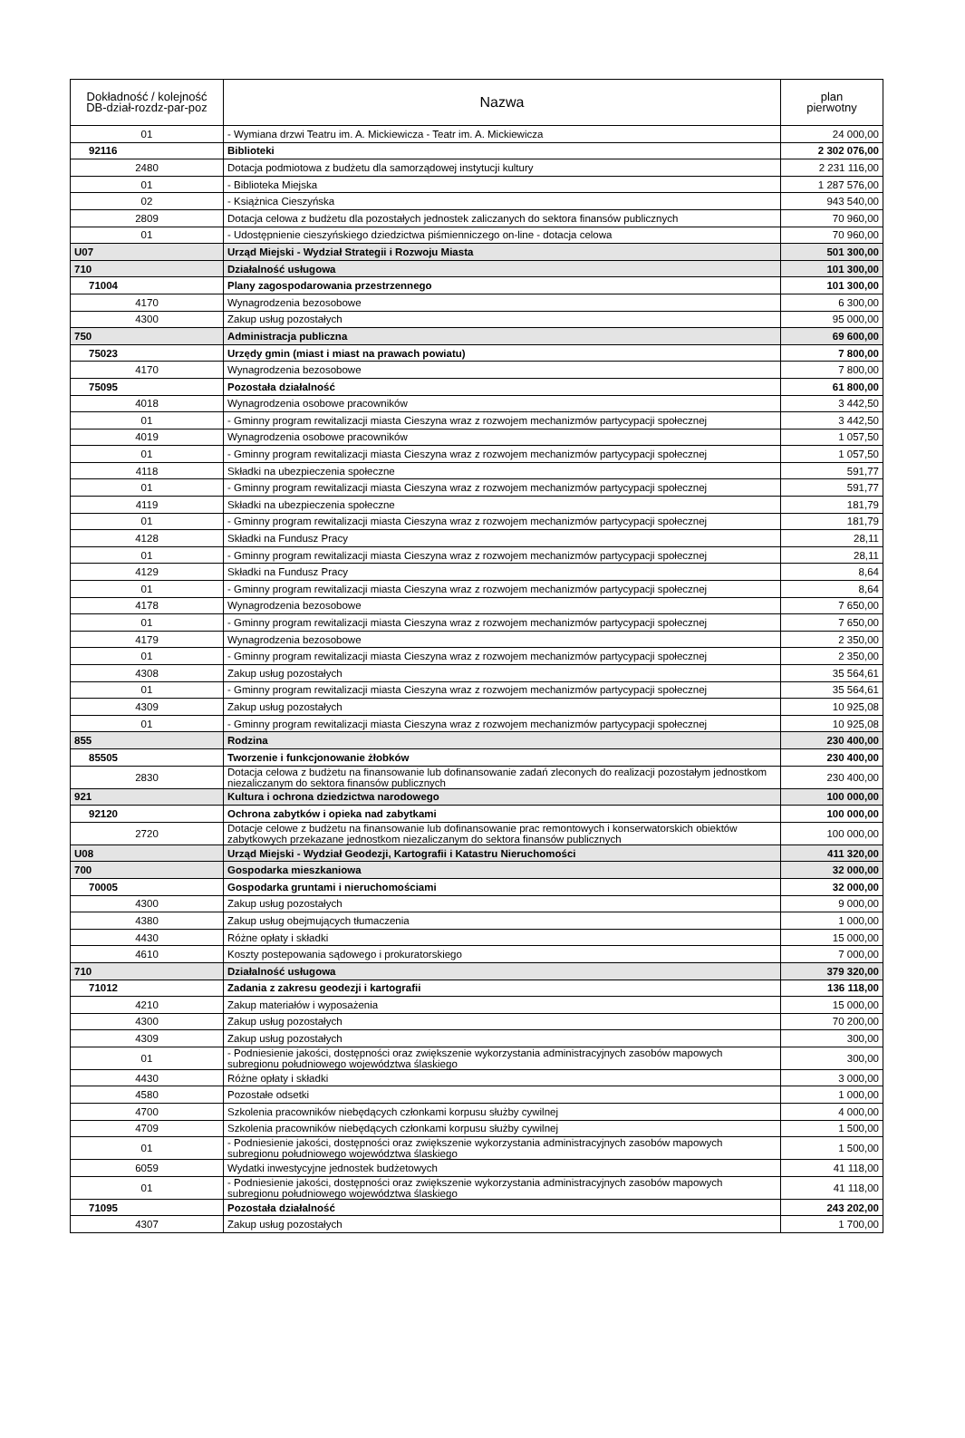| Dokładność / kolejność DB-dział-rozdz-par-poz | Nazwa | plan pierwotny |
| --- | --- | --- |
| 01 | - Wymiana drzwi Teatru im. A. Mickiewicza - Teatr im. A. Mickiewicza | 24 000,00 |
| 92116 | Biblioteki | 2 302 076,00 |
| 2480 | Dotacja podmiotowa z budżetu dla samorządowej instytucji kultury | 2 231 116,00 |
| 01 | - Biblioteka Miejska | 1 287 576,00 |
| 02 | - Książnica Cieszyńska | 943 540,00 |
| 2809 | Dotacja celowa z budżetu dla pozostałych jednostek zaliczanych do sektora finansów publicznych | 70 960,00 |
| 01 | - Udostępnienie cieszyńskiego dziedzictwa piśmienniczego on-line - dotacja celowa | 70 960,00 |
| U07 | Urząd Miejski - Wydział Strategii i Rozwoju Miasta | 501 300,00 |
| 710 | Działalność usługowa | 101 300,00 |
| 71004 | Plany zagospodarowania przestrzennego | 101 300,00 |
| 4170 | Wynagrodzenia bezosobowe | 6 300,00 |
| 4300 | Zakup usług pozostałych | 95 000,00 |
| 750 | Administracja publiczna | 69 600,00 |
| 75023 | Urzędy gmin (miast i miast na prawach powiatu) | 7 800,00 |
| 4170 | Wynagrodzenia bezosobowe | 7 800,00 |
| 75095 | Pozostała działalność | 61 800,00 |
| 4018 | Wynagrodzenia osobowe pracowników | 3 442,50 |
| 01 | - Gminny program rewitalizacji miasta Cieszyna wraz z rozwojem mechanizmów partycypacji społecznej | 3 442,50 |
| 4019 | Wynagrodzenia osobowe pracowników | 1 057,50 |
| 01 | - Gminny program rewitalizacji miasta Cieszyna wraz z rozwojem mechanizmów partycypacji społecznej | 1 057,50 |
| 4118 | Składki na ubezpieczenia społeczne | 591,77 |
| 01 | - Gminny program rewitalizacji miasta Cieszyna wraz z rozwojem mechanizmów partycypacji społecznej | 591,77 |
| 4119 | Składki na ubezpieczenia społeczne | 181,79 |
| 01 | - Gminny program rewitalizacji miasta Cieszyna wraz z rozwojem mechanizmów partycypacji społecznej | 181,79 |
| 4128 | Składki na Fundusz Pracy | 28,11 |
| 01 | - Gminny program rewitalizacji miasta Cieszyna wraz z rozwojem mechanizmów partycypacji społecznej | 28,11 |
| 4129 | Składki na Fundusz Pracy | 8,64 |
| 01 | - Gminny program rewitalizacji miasta Cieszyna wraz z rozwojem mechanizmów partycypacji społecznej | 8,64 |
| 4178 | Wynagrodzenia bezosobowe | 7 650,00 |
| 01 | - Gminny program rewitalizacji miasta Cieszyna wraz z rozwojem mechanizmów partycypacji społecznej | 7 650,00 |
| 4179 | Wynagrodzenia bezosobowe | 2 350,00 |
| 01 | - Gminny program rewitalizacji miasta Cieszyna wraz z rozwojem mechanizmów partycypacji społecznej | 2 350,00 |
| 4308 | Zakup usług pozostałych | 35 564,61 |
| 01 | - Gminny program rewitalizacji miasta Cieszyna wraz z rozwojem mechanizmów partycypacji społecznej | 35 564,61 |
| 4309 | Zakup usług pozostałych | 10 925,08 |
| 01 | - Gminny program rewitalizacji miasta Cieszyna wraz z rozwojem mechanizmów partycypacji społecznej | 10 925,08 |
| 855 | Rodzina | 230 400,00 |
| 85505 | Tworzenie i funkcjonowanie żłobków | 230 400,00 |
| 2830 | Dotacja celowa z budżetu na finansowanie lub dofinansowanie zadań zleconych do realizacji pozostałym jednostkom niezaliczanym do sektora finansów publicznych | 230 400,00 |
| 921 | Kultura i ochrona dziedzictwa narodowego | 100 000,00 |
| 92120 | Ochrona zabytków i opieka nad zabytkami | 100 000,00 |
| 2720 | Dotacje celowe z budżetu na finansowanie lub dofinansowanie prac remontowych i konserwatorskich obiektów zabytkowych przekazane jednostkom niezaliczanym do sektora finansów publicznych | 100 000,00 |
| U08 | Urząd Miejski - Wydział Geodezji, Kartografii i Katastru Nieruchomości | 411 320,00 |
| 700 | Gospodarka mieszkaniowa | 32 000,00 |
| 70005 | Gospodarka gruntami i nieruchomościami | 32 000,00 |
| 4300 | Zakup usług pozostałych | 9 000,00 |
| 4380 | Zakup usług obejmujących tłumaczenia | 1 000,00 |
| 4430 | Różne opłaty i składki | 15 000,00 |
| 4610 | Koszty postepowania sądowego i prokuratorskiego | 7 000,00 |
| 710 | Działalność usługowa | 379 320,00 |
| 71012 | Zadania z zakresu geodezji i kartografii | 136 118,00 |
| 4210 | Zakup materiałów i wyposażenia | 15 000,00 |
| 4300 | Zakup usług pozostałych | 70 200,00 |
| 4309 | Zakup usług pozostałych | 300,00 |
| 01 | - Podniesienie jakości, dostępności oraz zwiększenie wykorzystania administracyjnych zasobów mapowych subregionu południowego województwa ślaskiego | 300,00 |
| 4430 | Różne opłaty i składki | 3 000,00 |
| 4580 | Pozostałe odsetki | 1 000,00 |
| 4700 | Szkolenia pracowników niebędących członkami korpusu służby cywilnej | 4 000,00 |
| 4709 | Szkolenia pracowników niebędących członkami korpusu służby cywilnej | 1 500,00 |
| 01 | - Podniesienie jakości, dostępności oraz zwiększenie wykorzystania administracyjnych zasobów mapowych subregionu południowego województwa ślaskiego | 1 500,00 |
| 6059 | Wydatki inwestycyjne jednostek budżetowych | 41 118,00 |
| 01 | - Podniesienie jakości, dostępności oraz zwiększenie wykorzystania administracyjnych zasobów mapowych subregionu południowego województwa ślaskiego | 41 118,00 |
| 71095 | Pozostała działalność | 243 202,00 |
| 4307 | Zakup usług pozostałych | 1 700,00 |